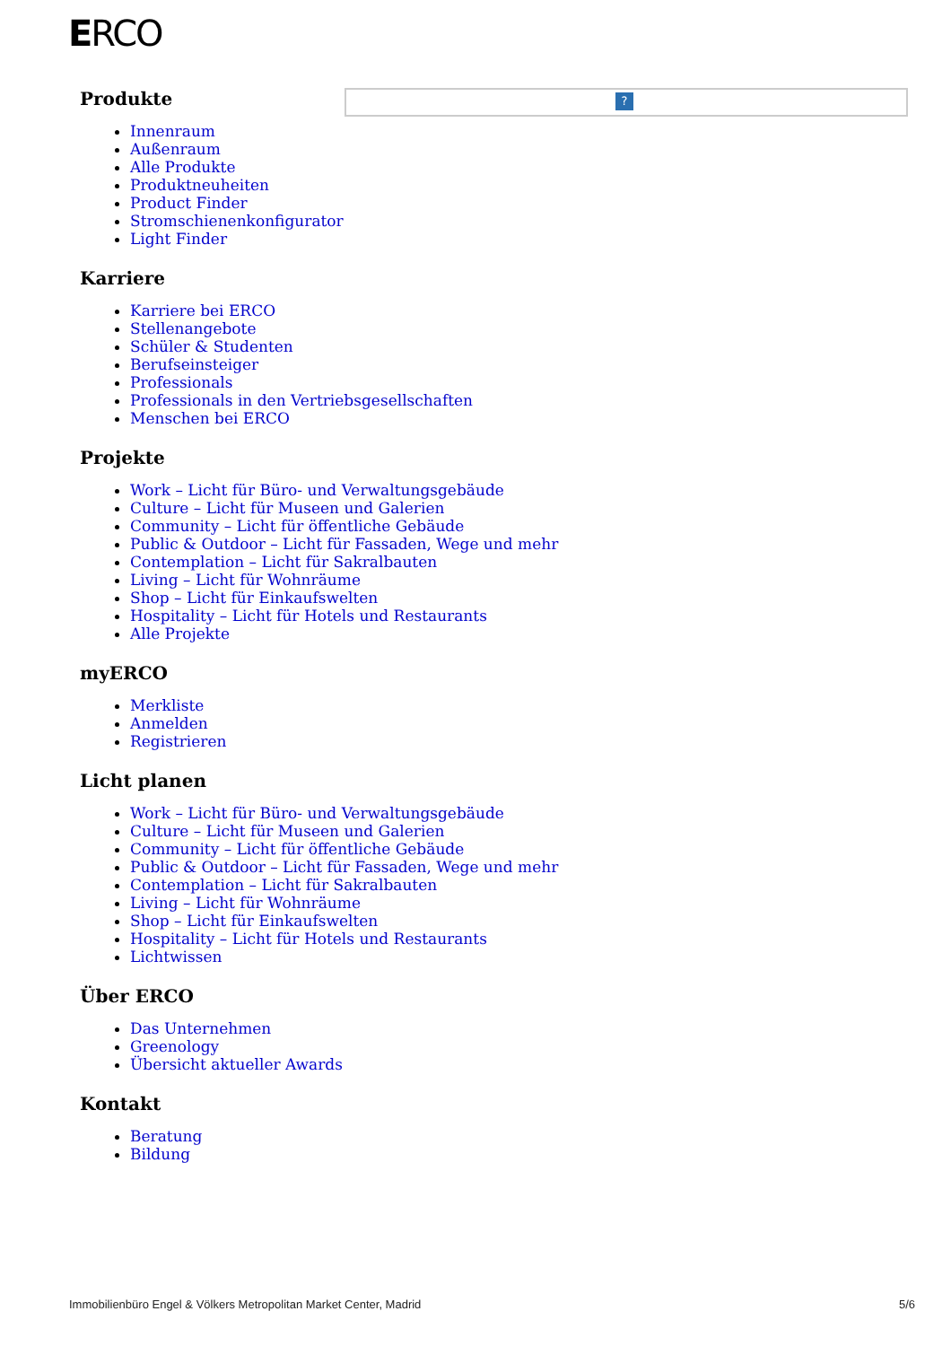ERCO
?
Produkte
Innenraum
Außenraum
Alle Produkte
Produktneuheiten
Product Finder
Stromschienenkonfigurator
Light Finder
Karriere
Karriere bei ERCO
Stellenangebote
Schüler & Studenten
Berufseinsteiger
Professionals
Professionals in den Vertriebsgesellschaften
Menschen bei ERCO
Projekte
Work – Licht für Büro- und Verwaltungsgebäude
Culture – Licht für Museen und Galerien
Community – Licht für öffentliche Gebäude
Public & Outdoor – Licht für Fassaden, Wege und mehr
Contemplation – Licht für Sakralbauten
Living – Licht für Wohnräume
Shop – Licht für Einkaufswelten
Hospitality – Licht für Hotels und Restaurants
Alle Projekte
myERCO
Merkliste
Anmelden
Registrieren
Licht planen
Work – Licht für Büro- und Verwaltungsgebäude
Culture – Licht für Museen und Galerien
Community – Licht für öffentliche Gebäude
Public & Outdoor – Licht für Fassaden, Wege und mehr
Contemplation – Licht für Sakralbauten
Living – Licht für Wohnräume
Shop – Licht für Einkaufswelten
Hospitality – Licht für Hotels und Restaurants
Lichtwissen
Über ERCO
Das Unternehmen
Greenology
Übersicht aktueller Awards
Kontakt
Beratung
Bildung
Immobilienbüro Engel & Völkers Metropolitan Market Center, Madrid 5/6